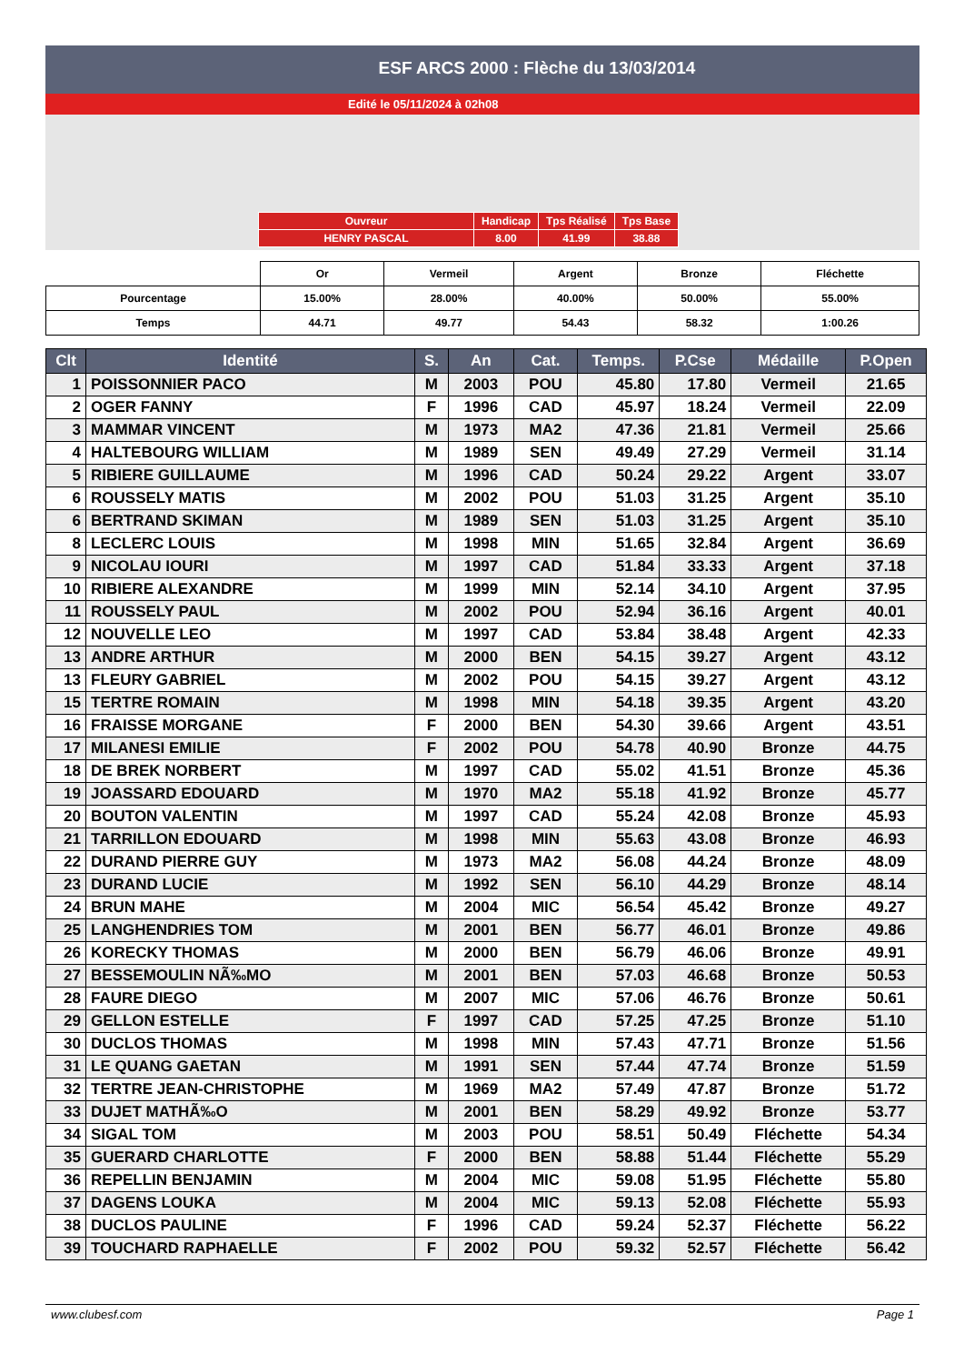ESF ARCS 2000 : Flèche du 13/03/2014
Edité le 05/11/2024 à 02h08
| Ouvreur | Handicap | Tps Réalisé | Tps Base |
| HENRY PASCAL | 8.00 | 41.99 | 38.88 |
| | Or | Vermeil | Argent | Bronze | Fléchette |
| Pourcentage | 15.00% | 28.00% | 40.00% | 50.00% | 55.00% |
| Temps | 44.71 | 49.77 | 54.43 | 58.32 | 1:00.26 |
| Clt | Identité | S. | An | Cat. | Temps. | P.Cse | Médaille | P.Open |
| --- | --- | --- | --- | --- | --- | --- | --- | --- |
| 1 | POISSONNIER PACO | M | 2003 | POU | 45.80 | 17.80 | Vermeil | 21.65 |
| 2 | OGER FANNY | F | 1996 | CAD | 45.97 | 18.24 | Vermeil | 22.09 |
| 3 | MAMMAR VINCENT | M | 1973 | MA2 | 47.36 | 21.81 | Vermeil | 25.66 |
| 4 | HALTEBOURG WILLIAM | M | 1989 | SEN | 49.49 | 27.29 | Vermeil | 31.14 |
| 5 | RIBIERE GUILLAUME | M | 1996 | CAD | 50.24 | 29.22 | Argent | 33.07 |
| 6 | ROUSSELY MATIS | M | 2002 | POU | 51.03 | 31.25 | Argent | 35.10 |
| 6 | BERTRAND SKIMAN | M | 1989 | SEN | 51.03 | 31.25 | Argent | 35.10 |
| 8 | LECLERC LOUIS | M | 1998 | MIN | 51.65 | 32.84 | Argent | 36.69 |
| 9 | NICOLAU IOURI | M | 1997 | CAD | 51.84 | 33.33 | Argent | 37.18 |
| 10 | RIBIERE ALEXANDRE | M | 1999 | MIN | 52.14 | 34.10 | Argent | 37.95 |
| 11 | ROUSSELY PAUL | M | 2002 | POU | 52.94 | 36.16 | Argent | 40.01 |
| 12 | NOUVELLE LEO | M | 1997 | CAD | 53.84 | 38.48 | Argent | 42.33 |
| 13 | ANDRE ARTHUR | M | 2000 | BEN | 54.15 | 39.27 | Argent | 43.12 |
| 13 | FLEURY GABRIEL | M | 2002 | POU | 54.15 | 39.27 | Argent | 43.12 |
| 15 | TERTRE ROMAIN | M | 1998 | MIN | 54.18 | 39.35 | Argent | 43.20 |
| 16 | FRAISSE MORGANE | F | 2000 | BEN | 54.30 | 39.66 | Argent | 43.51 |
| 17 | MILANESI EMILIE | F | 2002 | POU | 54.78 | 40.90 | Bronze | 44.75 |
| 18 | DE BREK NORBERT | M | 1997 | CAD | 55.02 | 41.51 | Bronze | 45.36 |
| 19 | JOASSARD EDOUARD | M | 1970 | MA2 | 55.18 | 41.92 | Bronze | 45.77 |
| 20 | BOUTON VALENTIN | M | 1997 | CAD | 55.24 | 42.08 | Bronze | 45.93 |
| 21 | TARRILLON EDOUARD | M | 1998 | MIN | 55.63 | 43.08 | Bronze | 46.93 |
| 22 | DURAND PIERRE GUY | M | 1973 | MA2 | 56.08 | 44.24 | Bronze | 48.09 |
| 23 | DURAND LUCIE | M | 1992 | SEN | 56.10 | 44.29 | Bronze | 48.14 |
| 24 | BRUN MAHE | M | 2004 | MIC | 56.54 | 45.42 | Bronze | 49.27 |
| 25 | LANGHENDRIES TOM | M | 2001 | BEN | 56.77 | 46.01 | Bronze | 49.86 |
| 26 | KORECKY THOMAS | M | 2000 | BEN | 56.79 | 46.06 | Bronze | 49.91 |
| 27 | BESSEMOULIN NÃ‰MO | M | 2001 | BEN | 57.03 | 46.68 | Bronze | 50.53 |
| 28 | FAURE DIEGO | M | 2007 | MIC | 57.06 | 46.76 | Bronze | 50.61 |
| 29 | GELLON ESTELLE | F | 1997 | CAD | 57.25 | 47.25 | Bronze | 51.10 |
| 30 | DUCLOS THOMAS | M | 1998 | MIN | 57.43 | 47.71 | Bronze | 51.56 |
| 31 | LE QUANG GAETAN | M | 1991 | SEN | 57.44 | 47.74 | Bronze | 51.59 |
| 32 | TERTRE JEAN-CHRISTOPHE | M | 1969 | MA2 | 57.49 | 47.87 | Bronze | 51.72 |
| 33 | DUJET MATHÃ‰O | M | 2001 | BEN | 58.29 | 49.92 | Bronze | 53.77 |
| 34 | SIGAL TOM | M | 2003 | POU | 58.51 | 50.49 | Fléchette | 54.34 |
| 35 | GUERARD CHARLOTTE | F | 2000 | BEN | 58.88 | 51.44 | Fléchette | 55.29 |
| 36 | REPELLIN BENJAMIN | M | 2004 | MIC | 59.08 | 51.95 | Fléchette | 55.80 |
| 37 | DAGENS LOUKA | M | 2004 | MIC | 59.13 | 52.08 | Fléchette | 55.93 |
| 38 | DUCLOS PAULINE | F | 1996 | CAD | 59.24 | 52.37 | Fléchette | 56.22 |
| 39 | TOUCHARD RAPHAELLE | F | 2002 | POU | 59.32 | 52.57 | Fléchette | 56.42 |
www.clubesf.com Page 1